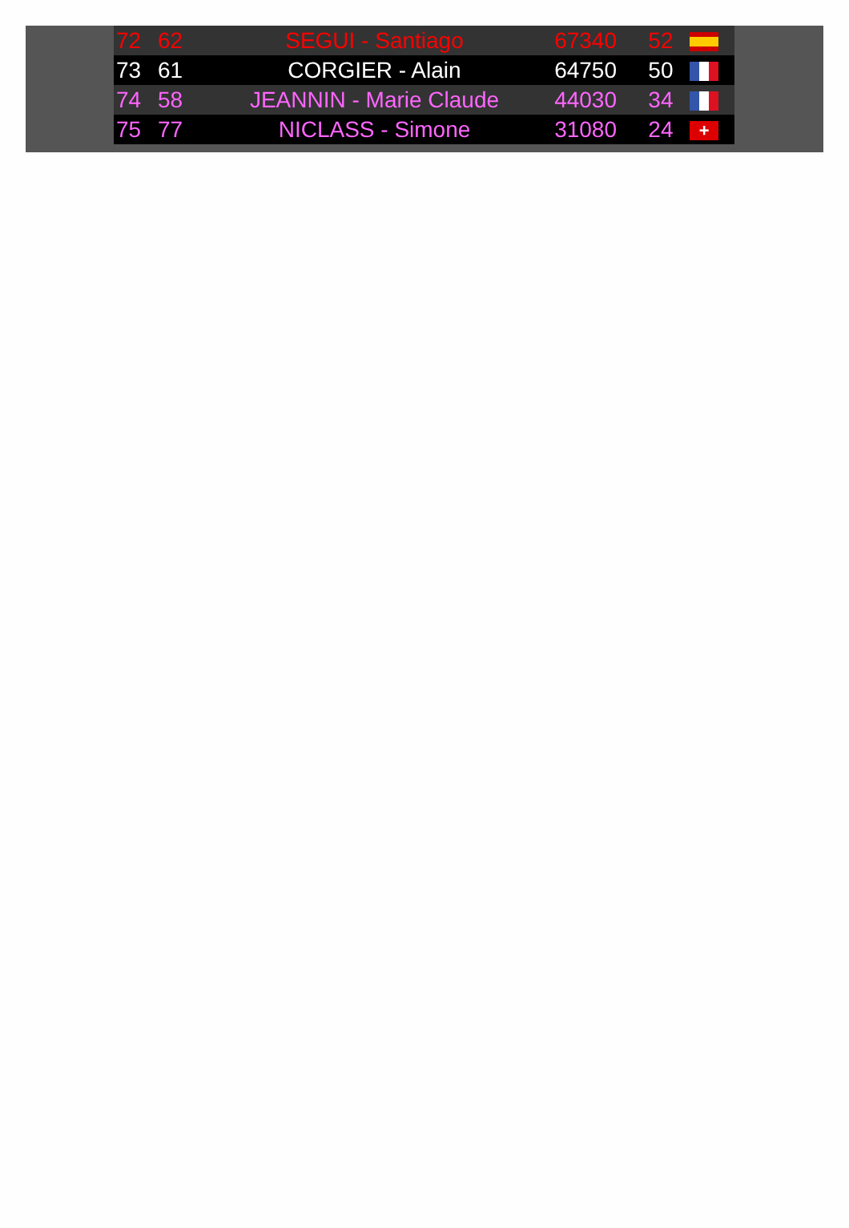| 72 | 62 | SEGUI - Santiago | 67340 | 52 | |
| 73 | 61 | CORGIER - Alain | 64750 | 50 | |
| 74 | 58 | JEANNIN - Marie Claude | 44030 | 34 | |
| 75 | 77 | NICLASS - Simone | 31080 | 24 | + |